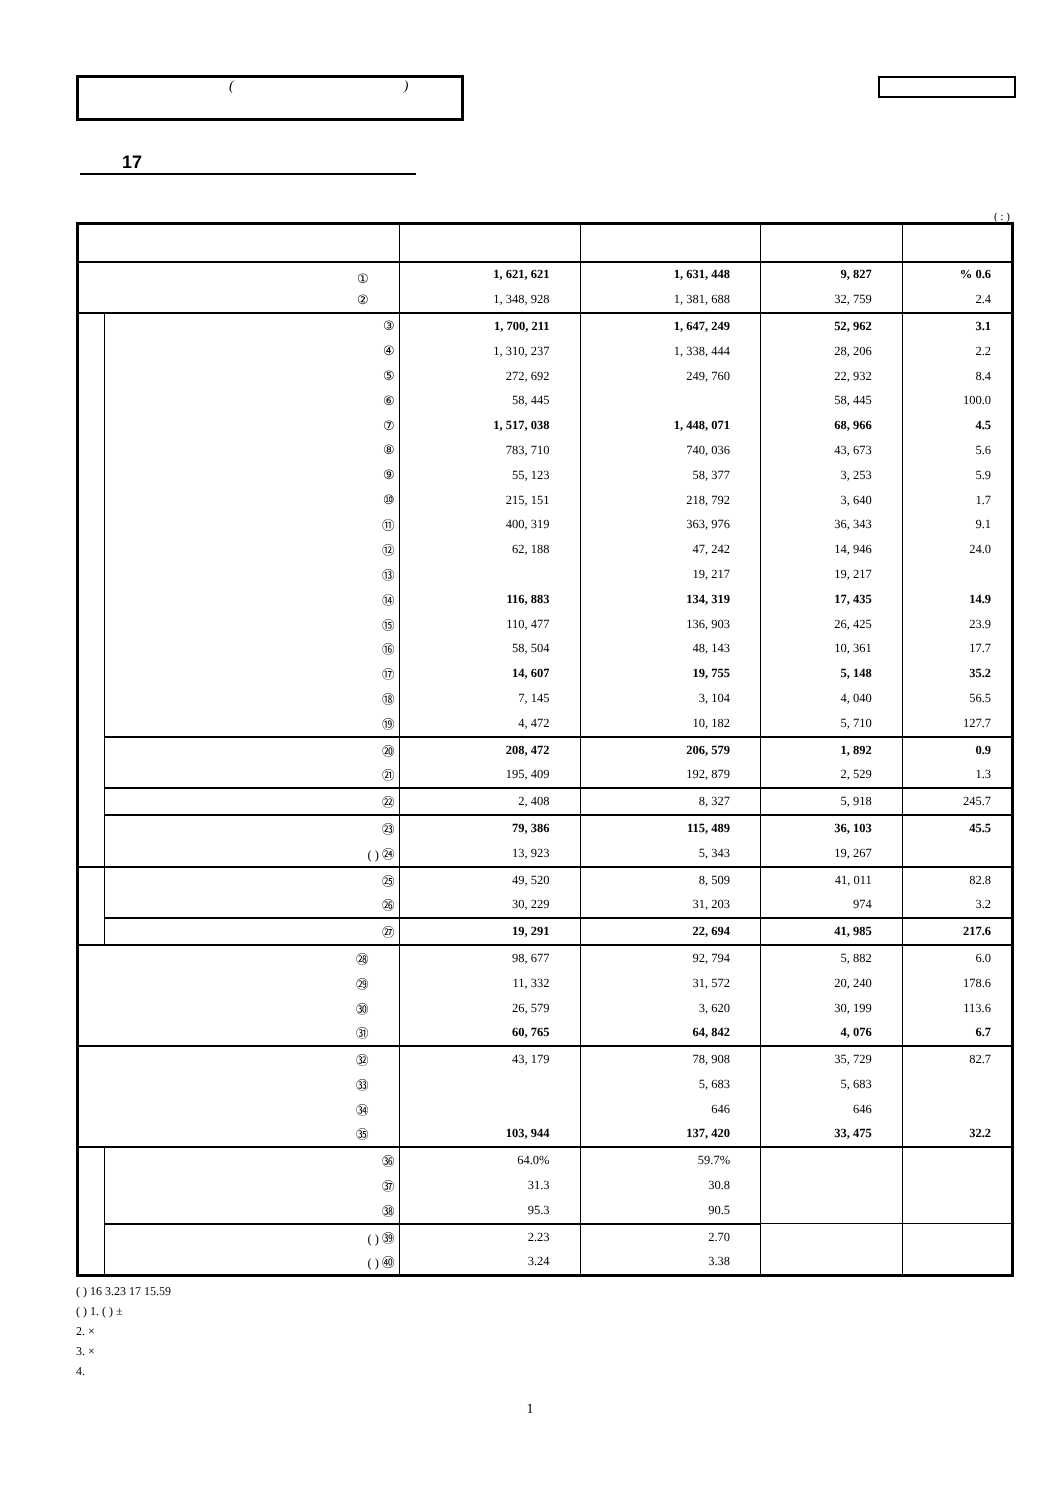()
17
( : )
| ① | | 1, 621, 621 | 1, 631, 448 | 9, 827 | % 0.6 |
| ② | | 1, 348, 928 | 1, 381, 688 | 32, 759 | 2.4 |
| | ③ | 1, 700, 211 | 1, 647, 249 | 52, 962 | 3.1 |
| | ④ | 1, 310, 237 | 1, 338, 444 | 28, 206 | 2.2 |
| | ⑤ | 272, 692 | 249, 760 | 22, 932 | 8.4 |
| | ⑥ | 58, 445 | | 58, 445 | 100.0 |
| | ⑦ | 1, 517, 038 | 1, 448, 071 | 68, 966 | 4.5 |
| | ⑧ | 783, 710 | 740, 036 | 43, 673 | 5.6 |
| | ⑨ | 55, 123 | 58, 377 | 3, 253 | 5.9 |
| | ⑩ | 215, 151 | 218, 792 | 3, 640 | 1.7 |
| | ⑪ | 400, 319 | 363, 976 | 36, 343 | 9.1 |
| | ⑫ | 62, 188 | 47, 242 | 14, 946 | 24.0 |
| | ⑬ | | 19, 217 | 19, 217 | |
| | ⑭ | 116, 883 | 134, 319 | 17, 435 | 14.9 |
| | ⑮ | 110, 477 | 136, 903 | 26, 425 | 23.9 |
| | ⑯ | 58, 504 | 48, 143 | 10, 361 | 17.7 |
| | ⑰ | 14, 607 | 19, 755 | 5, 148 | 35.2 |
| | ⑱ | 7, 145 | 3, 104 | 4, 040 | 56.5 |
| | ⑲ | 4, 472 | 10, 182 | 5, 710 | 127.7 |
| | ⑳ | 208, 472 | 206, 579 | 1, 892 | 0.9 |
| | ㉑ | 195, 409 | 192, 879 | 2, 529 | 1.3 |
| | ㉒ | 2, 408 | 8, 327 | 5, 918 | 245.7 |
| | ㉓ | 79, 386 | 115, 489 | 36, 103 | 45.5 |
| | ( ) ㉔ | 13, 923 | 5, 343 | 19, 267 | |
| | ㉕ | 49, 520 | 8, 509 | 41, 011 | 82.8 |
| | ㉖ | 30, 229 | 31, 203 | 974 | 3.2 |
| | ㉗ | 19, 291 | 22, 694 | 41, 985 | 217.6 |
| ㉘ | | 98, 677 | 92, 794 | 5, 882 | 6.0 |
| ㉙ | | 11, 332 | 31, 572 | 20, 240 | 178.6 |
| ㉚ | | 26, 579 | 3, 620 | 30, 199 | 113.6 |
| ㉛ | | 60, 765 | 64, 842 | 4, 076 | 6.7 |
| ㉜ | | 43, 179 | 78, 908 | 35, 729 | 82.7 |
| ㉝ | | | 5, 683 | 5, 683 | |
| ㉞ | | | 646 | 646 | |
| ㉟ | | 103, 944 | 137, 420 | 33, 475 | 32.2 |
| | ㊱ | 64.0% | 59.7% | | |
| | ㊲ | 31.3 | 30.8 | | |
| | ㊳ | 95.3 | 90.5 | | |
| | ( ) ㊴ | 2.23 | 2.70 | | |
| | ( ) ㊵ | 3.24 | 3.38 | | |
( ) 16 3.23 17 15.59
( ) 1. ( ) ±
2. ×
3. ×
4.
1